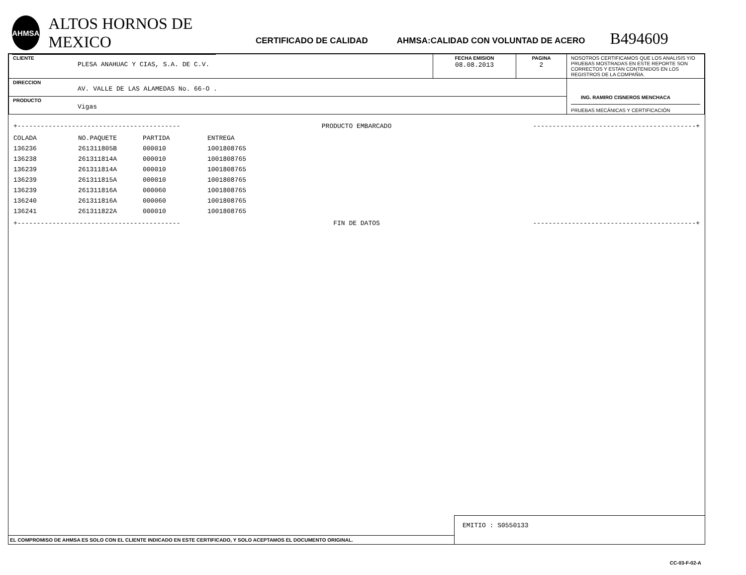AHMSA
ALTOS HORNOS DE MEXICO
CERTIFICADO DE CALIDAD
AHMSA:CALIDAD CON VOLUNTAD DE ACERO
B494609
| CLIENTE PLESA ANAHUAC Y CIAS, S.A. DE C.V. | FECHA EMISION 08.08.2013 | PAGINA 2 | NOSOTROS CERTIFICAMOS QUE LOS ANALISIS Y/O PRUEBAS MOSTRADAS EN ESTE REPORTE SON CORRECTOS Y ESTAN CONTENIDOS EN LOS REGISTROS DE LA COMPAÑIA. |
| DIRECCION AV. VALLE DE LAS ALAMEDAS No. 66-O . | | | ING. RAMIRO CISNEROS MENCHACA PRUEBAS MECÁNICAS Y CERTIFICACIÓN |
| PRODUCTO Vigas | | | |
+------------------------------------------ PRODUCTO EMBARCADO ------------------------------------------+
| COLADA | NO.PAQUETE | PARTIDA | ENTREGA |
| --- | --- | --- | --- |
| 136236 | 261311805B | 000010 | 1001808765 |
| 136238 | 261311814A | 000010 | 1001808765 |
| 136239 | 261311814A | 000010 | 1001808765 |
| 136239 | 261311815A | 000010 | 1001808765 |
| 136239 | 261311816A | 000060 | 1001808765 |
| 136240 | 261311816A | 000060 | 1001808765 |
| 136241 | 261311822A | 000010 | 1001808765 |
+------------------------------------------ FIN DE DATOS ------------------------------------------+
EL COMPROMISO DE AHMSA ES SOLO CON EL CLIENTE INDICADO EN ESTE CERTIFICADO, Y SOLO ACEPTAMOS EL DOCUMENTO ORIGINAL.
EMITIO : S0550133
CC-03-F-02-A